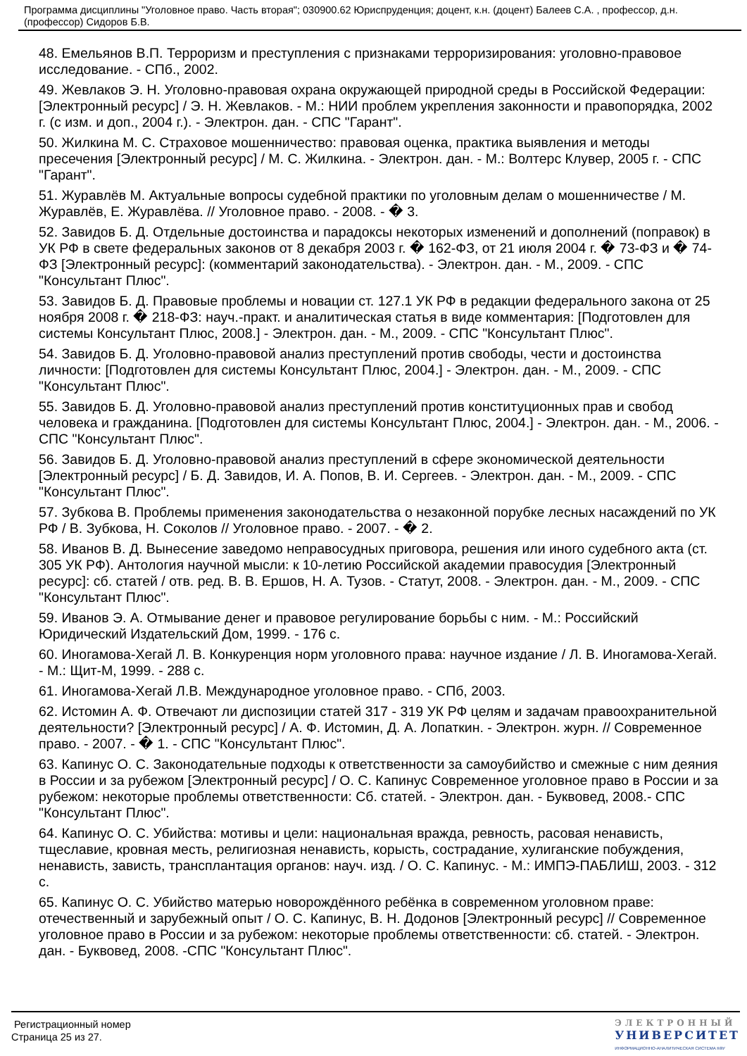Программа дисциплины "Уголовное право. Часть вторая"; 030900.62 Юриспруденция; доцент, к.н. (доцент) Балеев С.А. , профессор, д.н. (профессор) Сидоров Б.В.
48. Емельянов В.П. Терроризм и преступления с признаками терроризирования: уголовно-правовое исследование. - СПб., 2002.
49. Жевлаков Э. Н. Уголовно-правовая охрана окружающей природной среды в Российской Федерации: [Электронный ресурс] / Э. Н. Жевлаков. - М.: НИИ проблем укрепления законности и правопорядка, 2002 г. (с изм. и доп., 2004 г.). - Электрон. дан. - СПС "Гарант".
50. Жилкина М. С. Страховое мошенничество: правовая оценка, практика выявления и методы пресечения [Электронный ресурс] / М. С. Жилкина. - Электрон. дан. - М.: Волтерс Клувер, 2005 г. - СПС "Гарант".
51. Журавлёв М. Актуальные вопросы судебной практики по уголовным делам о мошенничестве / М. Журавлёв, Е. Журавлёва. // Уголовное право. - 2008. - � 3.
52. Завидов Б. Д. Отдельные достоинства и парадоксы некоторых изменений и дополнений (поправок) в УК РФ в свете федеральных законов от 8 декабря 2003 г. � 162-ФЗ, от 21 июля 2004 г. � 73-ФЗ и � 74-ФЗ [Электронный ресурс]: (комментарий законодательства). - Электрон. дан. - М., 2009. - СПС "Консультант Плюс".
53. Завидов Б. Д. Правовые проблемы и новации ст. 127.1 УК РФ в редакции федерального закона от 25 ноября 2008 г. � 218-ФЗ: науч.-практ. и аналитическая статья в виде комментария: [Подготовлен для системы Консультант Плюс, 2008.] - Электрон. дан. - М., 2009. - СПС "Консультант Плюс".
54. Завидов Б. Д. Уголовно-правовой анализ преступлений против свободы, чести и достоинства личности: [Подготовлен для системы Консультант Плюс, 2004.] - Электрон. дан. - М., 2009. - СПС "Консультант Плюс".
55. Завидов Б. Д. Уголовно-правовой анализ преступлений против конституционных прав и свобод человека и гражданина. [Подготовлен для системы Консультант Плюс, 2004.] - Электрон. дан. - М., 2006. - СПС "Консультант Плюс".
56. Завидов Б. Д. Уголовно-правовой анализ преступлений в сфере экономической деятельности [Электронный ресурс] / Б. Д. Завидов, И. А. Попов, В. И. Сергеев. - Электрон. дан. - М., 2009. - СПС "Консультант Плюс".
57. Зубкова В. Проблемы применения законодательства о незаконной порубке лесных насаждений по УК РФ / В. Зубкова, Н. Соколов // Уголовное право. - 2007. - � 2.
58. Иванов В. Д. Вынесение заведомо неправосудных приговора, решения или иного судебного акта (ст. 305 УК РФ). Антология научной мысли: к 10-летию Российской академии правосудия [Электронный ресурс]: сб. статей / отв. ред. В. В. Ершов, Н. А. Тузов. - Статут, 2008. - Электрон. дан. - М., 2009. - СПС "Консультант Плюс".
59. Иванов Э. А. Отмывание денег и правовое регулирование борьбы с ним. - М.: Российский Юридический Издательский Дом, 1999. - 176 с.
60. Иногамова-Хегай Л. В. Конкуренция норм уголовного права: научное издание / Л. В. Иногамова-Хегай. - М.: Щит-М, 1999. - 288 с.
61. Иногамова-Хегай Л.В. Международное уголовное право. - СПб, 2003.
62. Истомин А. Ф. Отвечают ли диспозиции статей 317 - 319 УК РФ целям и задачам правоохранительной деятельности? [Электронный ресурс] / А. Ф. Истомин, Д. А. Лопаткин. - Электрон. журн. // Современное право. - 2007. - � 1. - СПС "Консультант Плюс".
63. Капинус О. С. Законодательные подходы к ответственности за самоубийство и смежные с ним деяния в России и за рубежом [Электронный ресурс] / О. С. Капинус Современное уголовное право в России и за рубежом: некоторые проблемы ответственности: Сб. статей. - Электрон. дан. - Буквовед, 2008.- СПС "Консультант Плюс".
64. Капинус О. С. Убийства: мотивы и цели: национальная вражда, ревность, расовая ненависть, тщеславие, кровная месть, религиозная ненависть, корысть, сострадание, хулиганские побуждения, ненависть, зависть, трансплантация органов: науч. изд. / О. С. Капинус. - М.: ИМПЭ-ПАБЛИШ, 2003. - 312 с.
65. Капинус О. С. Убийство матерью новорождённого ребёнка в современном уголовном праве: отечественный и зарубежный опыт / О. С. Капинус, В. Н. Додонов [Электронный ресурс] // Современное уголовное право в России и за рубежом: некоторые проблемы ответственности: сб. статей. - Электрон. дан. - Буквовед, 2008. -СПС "Консультант Плюс".
Регистрационный номер
Страница 25 из 27.
ЭЛЕКТРОННЫЙ
УНИВЕРСИТЕТ
ИНФОРМАЦИОННО-АНАЛИТИЧЕСКАЯ СИСТЕМА КФУ